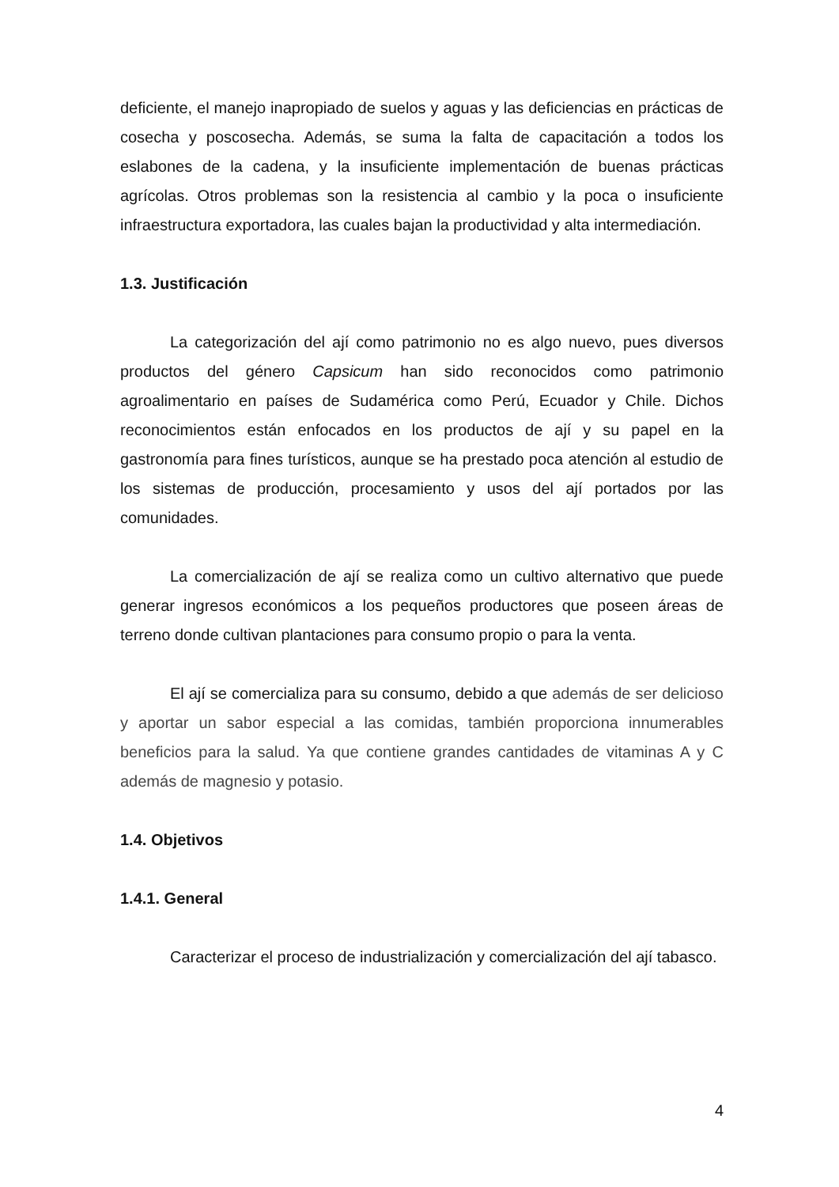deficiente, el manejo inapropiado de suelos y aguas y las deficiencias en prácticas de cosecha y poscosecha. Además, se suma la falta de capacitación a todos los eslabones de la cadena, y la insuficiente implementación de buenas prácticas agrícolas. Otros problemas son la resistencia al cambio y la poca o insuficiente infraestructura exportadora, las cuales bajan la productividad y alta intermediación.
1.3. Justificación
La categorización del ají como patrimonio no es algo nuevo, pues diversos productos del género Capsicum han sido reconocidos como patrimonio agroalimentario en países de Sudamérica como Perú, Ecuador y Chile. Dichos reconocimientos están enfocados en los productos de ají y su papel en la gastronomía para fines turísticos, aunque se ha prestado poca atención al estudio de los sistemas de producción, procesamiento y usos del ají portados por las comunidades.
La comercialización de ají se realiza como un cultivo alternativo que puede generar ingresos económicos a los pequeños productores que poseen áreas de terreno donde cultivan plantaciones para consumo propio o para la venta.
El ají se comercializa para su consumo, debido a que además de ser delicioso y aportar un sabor especial a las comidas, también proporciona innumerables beneficios para la salud. Ya que contiene grandes cantidades de vitaminas A y C además de magnesio y potasio.
1.4. Objetivos
1.4.1. General
Caracterizar el proceso de industrialización y comercialización del ají tabasco.
4